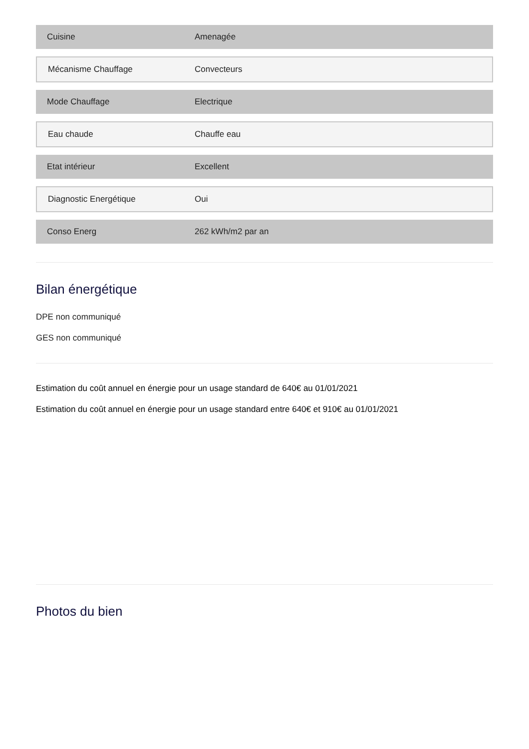| Cuisine | Amenagée |
| Mécanisme Chauffage | Convecteurs |
| Mode Chauffage | Electrique |
| Eau chaude | Chauffe eau |
| Etat intérieur | Excellent |
| Diagnostic Energétique | Oui |
| Conso Energ | 262 kWh/m2 par an |
Bilan énergétique
DPE non communiqué
GES non communiqué
Estimation du coût annuel en énergie pour un usage standard de 640€ au 01/01/2021
Estimation du coût annuel en énergie pour un usage standard entre 640€ et 910€ au 01/01/2021
Photos du bien